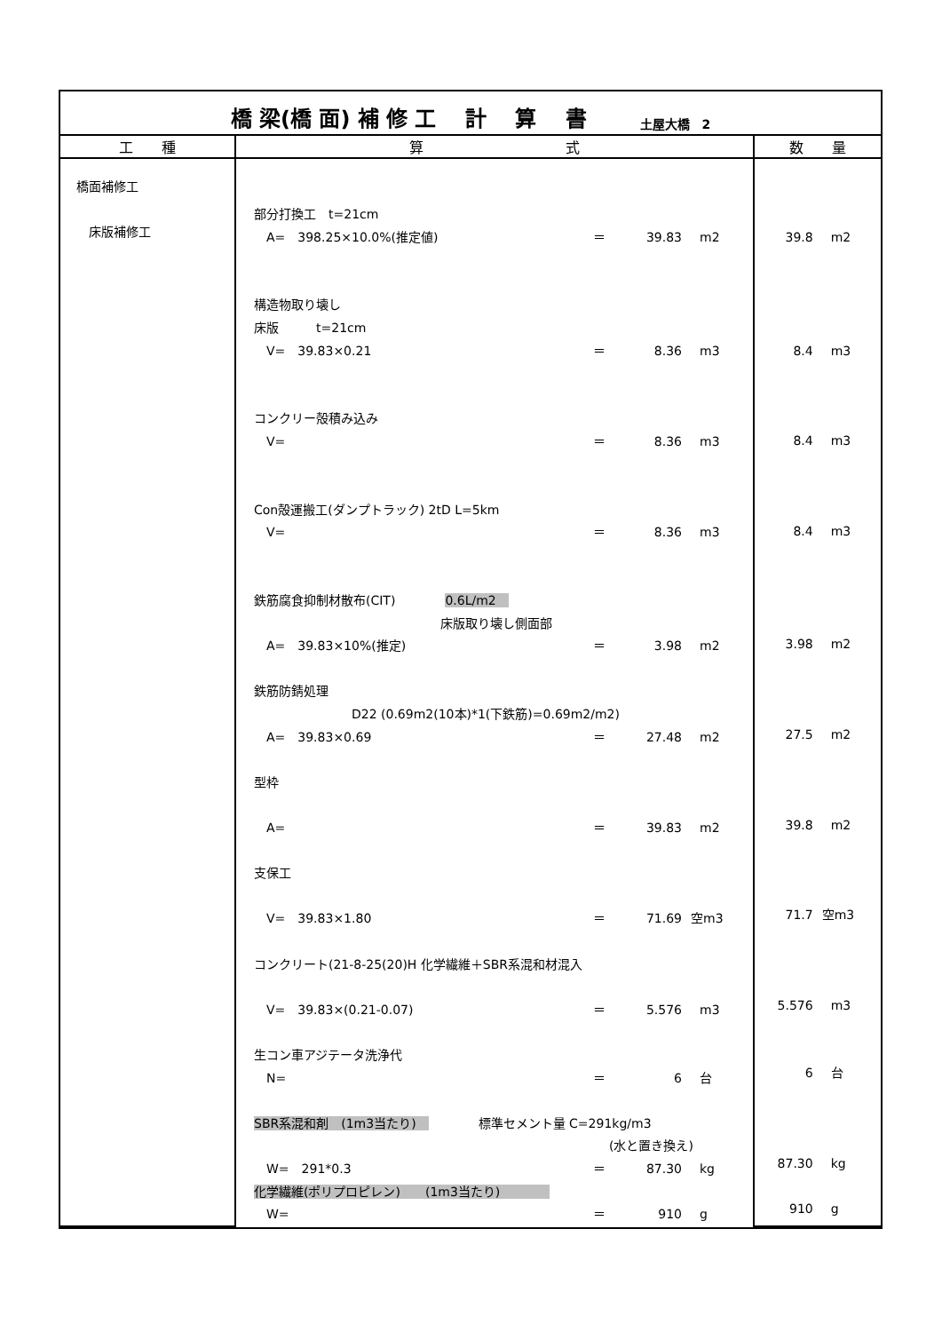橋 梁(橋 面) 補 修 工　 計　 算　 書 土屋大橋　2
| 工 種 | 算 式 | 数 量 |
| --- | --- | --- |
| 橋面補修工 床版補修工 | / 部分打換工 t=21cm / / / / / A= 398.25×10.0%(推定値) / ＝ / 39.83 / m2 / / 構造物取り壊し / / / / / 床版 t=21cm / / / / / V= 39.83×0.21 / ＝ / 8.36 / m3 / / コンクリー殻積み込み / / / / / V= / ＝ / 8.36 / m3 / / Con殻運搬工(ダンプトラック) 2tD L=5km / / / / / V= / ＝ / 8.36 / m3 / / 鉄筋腐食抑制材散布(CIT) 0.6L/m2 / / / / / 床版取り壊し側面部 / / / / / A= 39.83×10%(推定) / ＝ / 3.98 / m2 / / 鉄筋防錆処理 / / / / / D22 (0.69m2(10本)*1(下鉄筋)=0.69m2/m2) / / / / / A= 39.83×0.69 / ＝ / 27.48 / m2 / / 型枠 / / / / / A= / ＝ / 39.83 / m2 / / 支保工 / / / / / V= 39.83×1.80 / ＝ / 71.69 / 空m3 / / コンクリート(21-8-25(20)H 化学繊維＋SBR系混和材混入 / / / / / V= 39.83×(0.21-0.07) / ＝ / 5.576 / m3 / / 生コン車アジテータ洗浄代 / / / / / N= / ＝ / 6 / 台 / / SBR系混和剤 (1m3当たり) 標準セメント量 C=291kg/m3 / / / / / (水と置き換え) / / / / / W= 291*0.3 / ＝ / 87.30 / kg / / 化学繊維(ポリプロピレン) (1m3当たり) / / / / / W= / ＝ / 910 / g / | / 39.8 / m2 / / 8.4 / m3 / / 8.4 / m3 / / 8.4 / m3 / / 3.98 / m2 / / 27.5 / m2 / / 39.8 / m2 / / 71.7 / 空m3 / / 5.576 / m3 / / 6 / 台 / / 87.30 / kg / / 910 / g / |